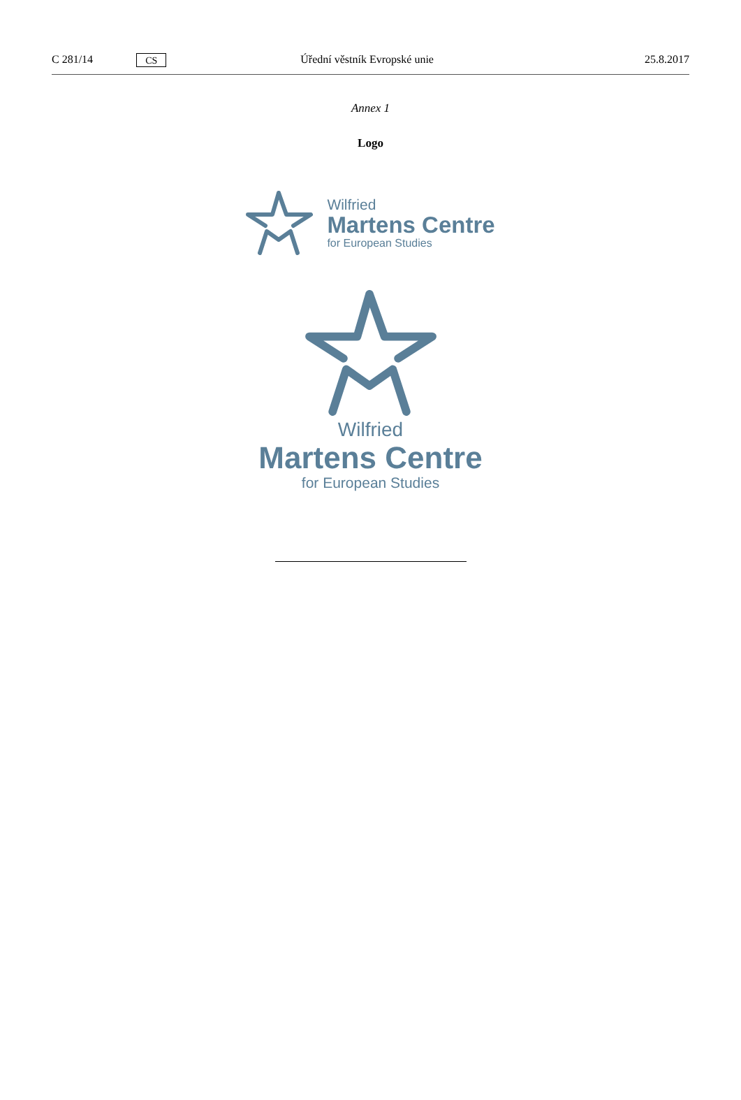C 281/14
CS
Úřední věstník Evropské unie 25.8.2017
Annex 1
Logo
Wilfried
Martens Centre
for European Studies
Wilfried
Martens Centre
for European Studies